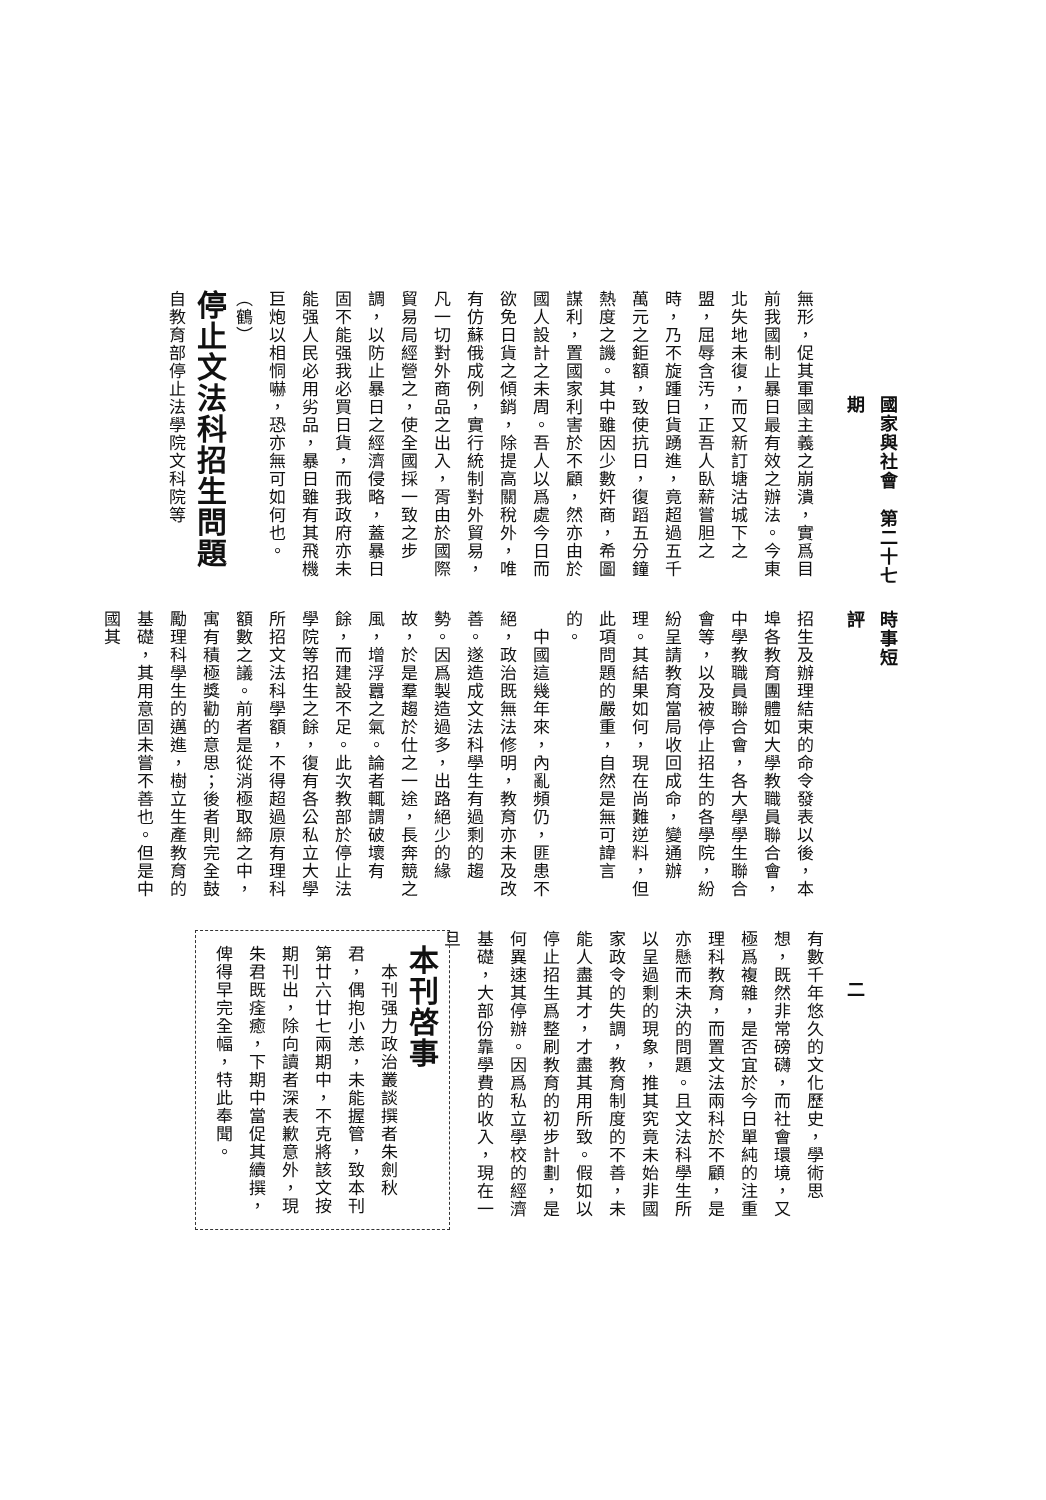國家與社會　第二十七期
時事短評
二
無形，促其軍國主義之崩潰，實爲目前我國制止暴日最有效之辦法。今東北失地未復，而又新訂塘沽城下之盟，屈辱含汚，正吾人臥薪嘗胆之時，乃不旋踵日貨踴進，竟超過五千萬元之鉅額，致使抗日，復蹈五分鐘熱度之譏。其中雖因少數奸商，希圖謀利，置國家利害於不顧，然亦由於國人設計之未周。吾人以爲處今日而欲免日貨之傾銷，除提高關稅外，唯有仿蘇俄成例，實行統制對外貿易，凡一切對外商品之出入，胥由於國際貿易局經營之，使全國採一致之步調，以防止暴日之經濟侵略，蓋暴日固不能强我必買日貨，而我政府亦未能强人民必用劣品，暴日雖有其飛機巨炮以相恫嚇，恐亦無可如何也。（鶴）
停止文法科招生問題
自教育部停止法學院文科院等
招生及辦理結束的命令發表以後，本埠各教育團體如大學教職員聯合會，中學教職員聯合會，各大學學生聯合會等，以及被停止招生的各學院，紛紛呈請教育當局收回成命，變通辦理。其結果如何，現在尚難逆料，但此項問題的嚴重，自然是無可諱言的。
　中國這幾年來，內亂頻仍，匪患不絕，政治既無法修明，教育亦未及改善。遂造成文法科學生有過剩的趨勢。因爲製造過多，出路絕少的緣故，於是羣趨於仕之一途，長奔競之風，增浮囂之氣。論者輒謂破壞有餘，而建設不足。此次教部於停止法學院等招生之餘，復有各公私立大學所招文法科學額，不得超過原有理科額數之議。前者是從消極取締之中，寓有積極獎勸的意思；後者則完全鼓勵理科學生的邁進，樹立生產教育的基礎，其用意固未嘗不善也。但是中國其
有數千年悠久的文化歷史，學術思想，既然非常磅礴，而社會環境，又極爲複雜，是否宜於今日單純的注重理科教育，而置文法兩科於不顧，是亦懸而未決的問題。且文法科學生所以呈過剩的現象，推其究竟未始非國家政令的失調，教育制度的不善，未能人盡其才，才盡其用所致。假如以停止招生爲整刷教育的初步計劃，是何異速其停辦。因爲私立學校的經濟基礎，大部份靠學費的收入，現在一旦
本刊啓事
　本刊强力政治叢談撰者朱劍秋君，偶抱小恙，未能握管，致本刊第廿六廿七兩期中，不克將該文按期刊出，除向讀者深表歉意外，現朱君既痊癒，下期中當促其續撰，俾得早完全幅，特此奉聞。